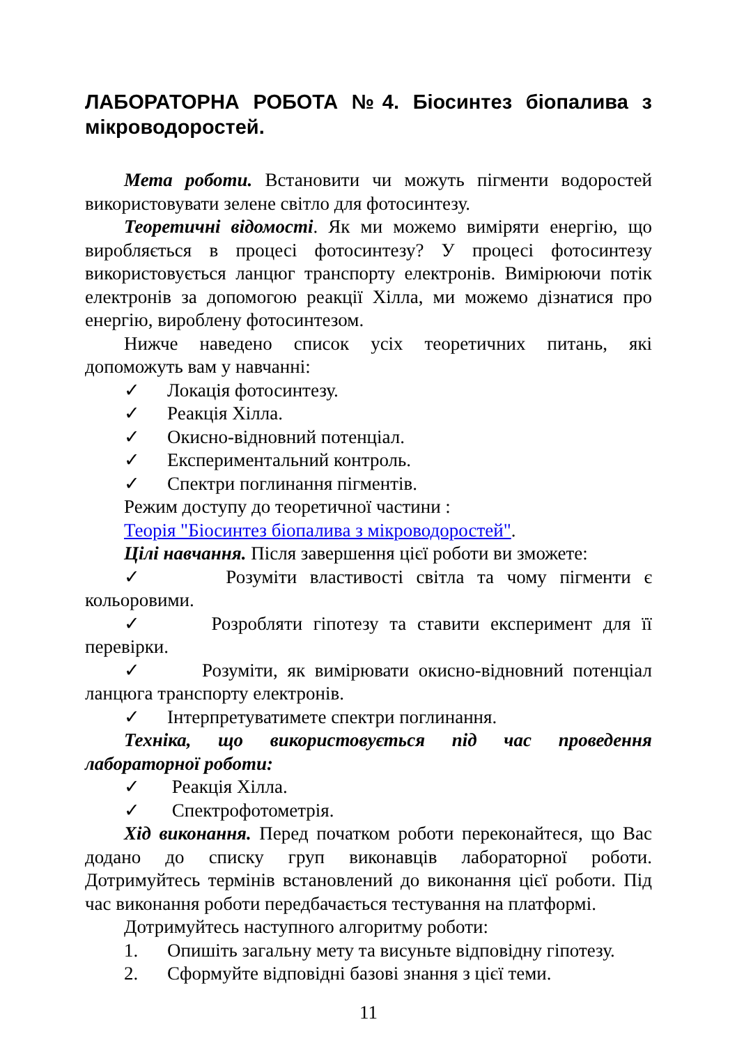ЛАБОРАТОРНА РОБОТА №4. Біосинтез біопалива з мікроводоростей.
Мета роботи. Встановити чи можуть пігменти водоростей використовувати зелене світло для фотосинтезу.
Теоретичні відомості. Як ми можемо виміряти енергію, що виробляється в процесі фотосинтезу? У процесі фотосинтезу використовується ланцюг транспорту електронів. Вимірюючи потік електронів за допомогою реакції Хілла, ми можемо дізнатися про енергію, вироблену фотосинтезом.
Нижче наведено список усіх теоретичних питань, які допоможуть вам у навчанні:
✓ Локація фотосинтезу.
✓ Реакція Хілла.
✓ Окисно-відновний потенціал.
✓ Експериментальний контроль.
✓ Спектри поглинання пігментів.
Режим доступу до теоретичної частини :
Теорія "Біосинтез біопалива з мікроводоростей".
Цілі навчання. Після завершення цієї роботи ви зможете:
✓ Розуміти властивості світла та чому пігменти є кольоровими.
✓ Розробляти гіпотезу та ставити експеримент для її перевірки.
✓ Розуміти, як вимірювати окисно-відновний потенціал ланцюга транспорту електронів.
✓ Інтерпретуватимете спектри поглинання.
Техніка, що використовується під час проведення лабораторної роботи:
✓ Реакція Хілла.
✓ Спектрофотометрія.
Хід виконання. Перед початком роботи переконайтеся, що Вас додано до списку груп виконавців лабораторної роботи. Дотримуйтесь термінів встановлений до виконання цієї роботи. Під час виконання роботи передбачається тестування на платформі.
Дотримуйтесь наступного алгоритму роботи:
1. Опишіть загальну мету та висуньте відповідну гіпотезу.
2. Сформуйте відповідні базові знання з цієї теми.
11